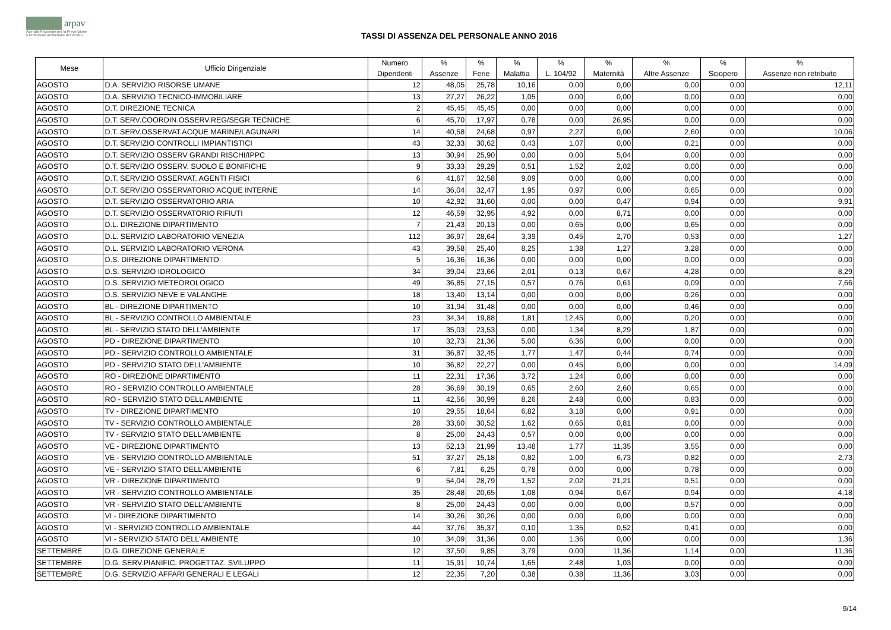arpav
Agenzia Regionale per la Prevenzione
e Protezione Ambientale del Veneto
TASSI DI ASSENZA DEL PERSONALE ANNO 2016
| Mese | Ufficio Dirigenziale | Numero Dipendenti | % Assenze | % Ferie | % Malattia | % L. 104/92 | % Maternità | % Altre Assenze | % Sciopero | % Assenze non retribuite |
| --- | --- | --- | --- | --- | --- | --- | --- | --- | --- | --- |
| AGOSTO | D.A. SERVIZIO RISORSE UMANE | 12 | 48,05 | 25,78 | 10,16 | 0,00 | 0,00 | 0,00 | 0,00 | 12,11 |
| AGOSTO | D.A. SERVIZIO TECNICO-IMMOBILIARE | 13 | 27,27 | 26,22 | 1,05 | 0,00 | 0,00 | 0,00 | 0,00 | 0,00 |
| AGOSTO | D.T. DIREZIONE TECNICA | 2 | 45,45 | 45,45 | 0,00 | 0,00 | 0,00 | 0,00 | 0,00 | 0,00 |
| AGOSTO | D.T. SERV.COORDIN.OSSERV.REG/SEGR.TECNICHE | 6 | 45,70 | 17,97 | 0,78 | 0,00 | 26,95 | 0,00 | 0,00 | 0,00 |
| AGOSTO | D.T. SERV.OSSERVAT.ACQUE MARINE/LAGUNARI | 14 | 40,58 | 24,68 | 0,97 | 2,27 | 0,00 | 2,60 | 0,00 | 10,06 |
| AGOSTO | D.T. SERVIZIO CONTROLLI IMPIANTISTICI | 43 | 32,33 | 30,62 | 0,43 | 1,07 | 0,00 | 0,21 | 0,00 | 0,00 |
| AGOSTO | D.T. SERVIZIO OSSERV GRANDI RISCHI/IPPC | 13 | 30,94 | 25,90 | 0,00 | 0,00 | 5,04 | 0,00 | 0,00 | 0,00 |
| AGOSTO | D.T. SERVIZIO OSSERV. SUOLO E BONIFICHE | 9 | 33,33 | 29,29 | 0,51 | 1,52 | 2,02 | 0,00 | 0,00 | 0,00 |
| AGOSTO | D.T. SERVIZIO OSSERVAT. AGENTI FISICI | 6 | 41,67 | 32,58 | 9,09 | 0,00 | 0,00 | 0,00 | 0,00 | 0,00 |
| AGOSTO | D.T. SERVIZIO OSSERVATORIO ACQUE INTERNE | 14 | 36,04 | 32,47 | 1,95 | 0,97 | 0,00 | 0,65 | 0,00 | 0,00 |
| AGOSTO | D.T. SERVIZIO OSSERVATORIO ARIA | 10 | 42,92 | 31,60 | 0,00 | 0,00 | 0,47 | 0,94 | 0,00 | 9,91 |
| AGOSTO | D.T. SERVIZIO OSSERVATORIO RIFIUTI | 12 | 46,59 | 32,95 | 4,92 | 0,00 | 8,71 | 0,00 | 0,00 | 0,00 |
| AGOSTO | D.L. DIREZIONE DIPARTIMENTO | 7 | 21,43 | 20,13 | 0,00 | 0,65 | 0,00 | 0,65 | 0,00 | 0,00 |
| AGOSTO | D.L. SERVIZIO LABORATORIO VENEZIA | 112 | 36,97 | 28,64 | 3,39 | 0,45 | 2,70 | 0,53 | 0,00 | 1,27 |
| AGOSTO | D.L. SERVIZIO LABORATORIO VERONA | 43 | 39,58 | 25,40 | 8,25 | 1,38 | 1,27 | 3,28 | 0,00 | 0,00 |
| AGOSTO | D.S. DIREZIONE DIPARTIMENTO | 5 | 16,36 | 16,36 | 0,00 | 0,00 | 0,00 | 0,00 | 0,00 | 0,00 |
| AGOSTO | D.S. SERVIZIO IDROLOGICO | 34 | 39,04 | 23,66 | 2,01 | 0,13 | 0,67 | 4,28 | 0,00 | 8,29 |
| AGOSTO | D.S. SERVIZIO METEOROLOGICO | 49 | 36,85 | 27,15 | 0,57 | 0,76 | 0,61 | 0,09 | 0,00 | 7,66 |
| AGOSTO | D.S. SERVIZIO NEVE E VALANGHE | 18 | 13,40 | 13,14 | 0,00 | 0,00 | 0,00 | 0,26 | 0,00 | 0,00 |
| AGOSTO | BL - DIREZIONE DIPARTIMENTO | 10 | 31,94 | 31,48 | 0,00 | 0,00 | 0,00 | 0,46 | 0,00 | 0,00 |
| AGOSTO | BL - SERVIZIO CONTROLLO AMBIENTALE | 23 | 34,34 | 19,88 | 1,81 | 12,45 | 0,00 | 0,20 | 0,00 | 0,00 |
| AGOSTO | BL - SERVIZIO STATO DELL'AMBIENTE | 17 | 35,03 | 23,53 | 0,00 | 1,34 | 8,29 | 1,87 | 0,00 | 0,00 |
| AGOSTO | PD - DIREZIONE DIPARTIMENTO | 10 | 32,73 | 21,36 | 5,00 | 6,36 | 0,00 | 0,00 | 0,00 | 0,00 |
| AGOSTO | PD - SERVIZIO CONTROLLO AMBIENTALE | 31 | 36,87 | 32,45 | 1,77 | 1,47 | 0,44 | 0,74 | 0,00 | 0,00 |
| AGOSTO | PD - SERVIZIO STATO DELL'AMBIENTE | 10 | 36,82 | 22,27 | 0,00 | 0,45 | 0,00 | 0,00 | 0,00 | 14,09 |
| AGOSTO | RO - DIREZIONE DIPARTIMENTO | 11 | 22,31 | 17,36 | 3,72 | 1,24 | 0,00 | 0,00 | 0,00 | 0,00 |
| AGOSTO | RO - SERVIZIO CONTROLLO AMBIENTALE | 28 | 36,69 | 30,19 | 0,65 | 2,60 | 2,60 | 0,65 | 0,00 | 0,00 |
| AGOSTO | RO - SERVIZIO STATO DELL'AMBIENTE | 11 | 42,56 | 30,99 | 8,26 | 2,48 | 0,00 | 0,83 | 0,00 | 0,00 |
| AGOSTO | TV - DIREZIONE DIPARTIMENTO | 10 | 29,55 | 18,64 | 6,82 | 3,18 | 0,00 | 0,91 | 0,00 | 0,00 |
| AGOSTO | TV - SERVIZIO CONTROLLO AMBIENTALE | 28 | 33,60 | 30,52 | 1,62 | 0,65 | 0,81 | 0,00 | 0,00 | 0,00 |
| AGOSTO | TV - SERVIZIO STATO DELL'AMBIENTE | 8 | 25,00 | 24,43 | 0,57 | 0,00 | 0,00 | 0,00 | 0,00 | 0,00 |
| AGOSTO | VE - DIREZIONE DIPARTIMENTO | 13 | 52,13 | 21,99 | 13,48 | 1,77 | 11,35 | 3,55 | 0,00 | 0,00 |
| AGOSTO | VE - SERVIZIO CONTROLLO AMBIENTALE | 51 | 37,27 | 25,18 | 0,82 | 1,00 | 6,73 | 0,82 | 0,00 | 2,73 |
| AGOSTO | VE - SERVIZIO STATO DELL'AMBIENTE | 6 | 7,81 | 6,25 | 0,78 | 0,00 | 0,00 | 0,78 | 0,00 | 0,00 |
| AGOSTO | VR - DIREZIONE DIPARTIMENTO | 9 | 54,04 | 28,79 | 1,52 | 2,02 | 21,21 | 0,51 | 0,00 | 0,00 |
| AGOSTO | VR - SERVIZIO CONTROLLO AMBIENTALE | 35 | 28,48 | 20,65 | 1,08 | 0,94 | 0,67 | 0,94 | 0,00 | 4,18 |
| AGOSTO | VR - SERVIZIO STATO DELL'AMBIENTE | 8 | 25,00 | 24,43 | 0,00 | 0,00 | 0,00 | 0,57 | 0,00 | 0,00 |
| AGOSTO | VI - DIREZIONE DIPARTIMENTO | 14 | 30,26 | 30,26 | 0,00 | 0,00 | 0,00 | 0,00 | 0,00 | 0,00 |
| AGOSTO | VI - SERVIZIO CONTROLLO AMBIENTALE | 44 | 37,76 | 35,37 | 0,10 | 1,35 | 0,52 | 0,41 | 0,00 | 0,00 |
| AGOSTO | VI - SERVIZIO STATO DELL'AMBIENTE | 10 | 34,09 | 31,36 | 0,00 | 1,36 | 0,00 | 0,00 | 0,00 | 1,36 |
| SETTEMBRE | D.G. DIREZIONE GENERALE | 12 | 37,50 | 9,85 | 3,79 | 0,00 | 11,36 | 1,14 | 0,00 | 11,36 |
| SETTEMBRE | D.G. SERV.PIANIFIC. PROGETTAZ. SVILUPPO | 11 | 15,91 | 10,74 | 1,65 | 2,48 | 1,03 | 0,00 | 0,00 | 0,00 |
| SETTEMBRE | D.G. SERVIZIO AFFARI GENERALI E LEGALI | 12 | 22,35 | 7,20 | 0,38 | 0,38 | 11,36 | 3,03 | 0,00 | 0,00 |
9/14